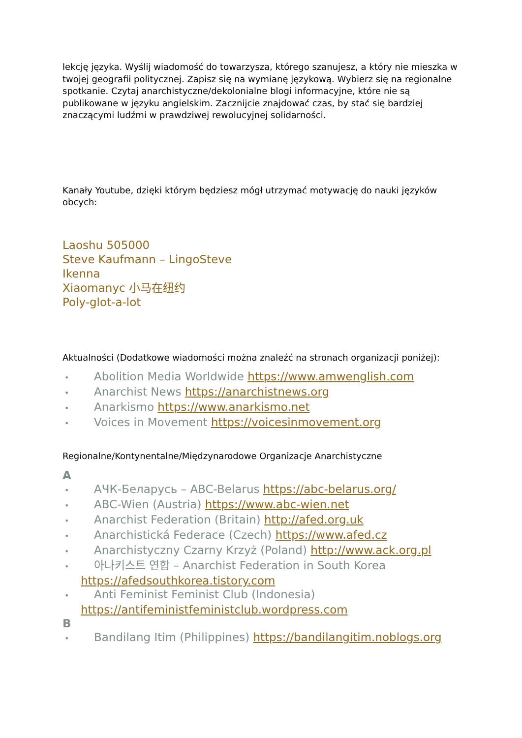lekcję języka. Wyślij wiadomość do towarzysza, którego szanujesz, a który nie mieszka w twojej geografii politycznej. Zapisz się na wymianę językową. Wybierz się na regionalne spotkanie. Czytaj anarchistyczne/dekolonialne blogi informacyjne, które nie są publikowane w języku angielskim. Zacznijcie znajdować czas, by stać się bardziej znaczącymi ludźmi w prawdziwej rewolucyjnej solidarności.
Kanały Youtube, dzięki którym będziesz mógł utrzymać motywację do nauki języków obcych:
Laoshu 505000
Steve Kaufmann – LingoSteve
Ikenna
Xiaomanyc 小马在纽约
Poly-glot-a-lot
Aktualności (Dodatkowe wiadomości można znaleźć na stronach organizacji poniżej):
• Abolition Media Worldwide https://www.amwenglish.com
• Anarchist News https://anarchistnews.org
• Anarkismo https://www.anarkismo.net
• Voices in Movement https://voicesinmovement.org
Regionalne/Kontynentalne/Międzynarodowe Organizacje Anarchistyczne
A
• АЧК-Беларусь – ABC-Belarus https://abc-belarus.org/
• ABC-Wien (Austria) https://www.abc-wien.net
• Anarchist Federation (Britain) http://afed.org.uk
• Anarchistická Federace (Czech) https://www.afed.cz
• Anarchistyczny Czarny Krzyż (Poland) http://www.ack.org.pl
• 아나키스트 연합 – Anarchist Federation in South Korea https://afedsouthkorea.tistory.com
• Anti Feminist Feminist Club (Indonesia) https://antifeministfeministclub.wordpress.com
B
• Bandilang Itim (Philippines) https://bandilangitim.noblogs.org